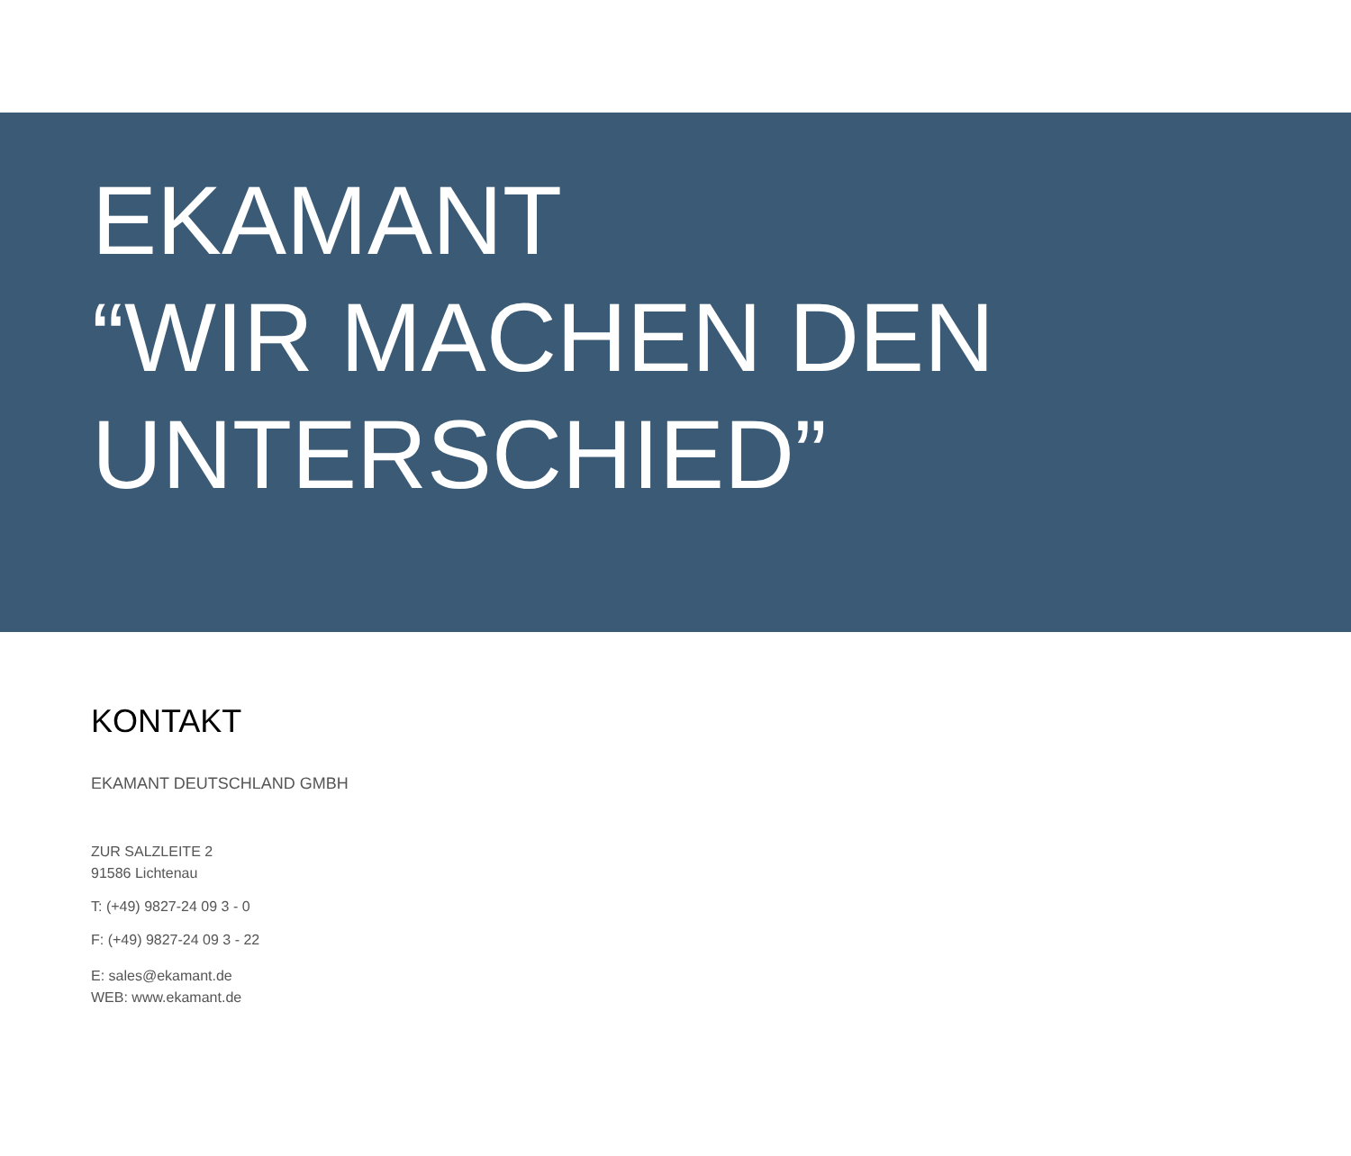EKAMANT
“WIR MACHEN DEN
UNTERSCHIED”
KONTAKT
EKAMANT DEUTSCHLAND GMBH
ZUR SALZLEITE 2
91586 Lichtenau
T: (+49) 9827-24 09 3 - 0
F: (+49) 9827-24 09 3 - 22
E: sales@ekamant.de
WEB: www.ekamant.de